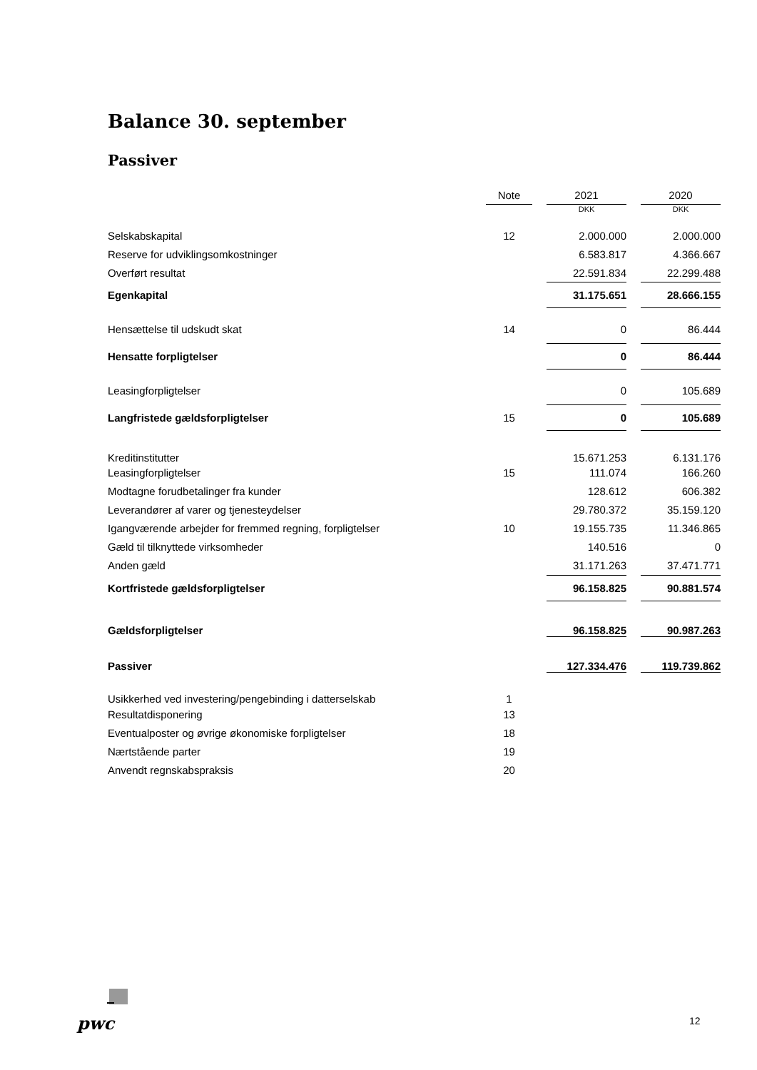Balance 30. september
Passiver
| | Note | | 2021 | | 2020 |
| --- | --- | --- | --- | --- | --- |
| | | | DKK | | DKK |
| Selskabskapital | 12 | | 2.000.000 | | 2.000.000 |
| Reserve for udviklingsomkostninger | | | 6.583.817 | | 4.366.667 |
| Overført resultat | | | 22.591.834 | | 22.299.488 |
| Egenkapital | | | 31.175.651 | | 28.666.155 |
| Hensættelse til udskudt skat | 14 | | 0 | | 86.444 |
| Hensatte forpligtelser | | | 0 | | 86.444 |
| Leasingforpligtelser | | | 0 | | 105.689 |
| Langfristede gældsforpligtelser | 15 | | 0 | | 105.689 |
| Kreditinstitutter | | | 15.671.253 | | 6.131.176 |
| Leasingforpligtelser | 15 | | 111.074 | | 166.260 |
| Modtagne forudbetalinger fra kunder | | | 128.612 | | 606.382 |
| Leverandører af varer og tjenesteydelser | | | 29.780.372 | | 35.159.120 |
| Igangværende arbejder for fremmed regning, forpligtelser | 10 | | 19.155.735 | | 11.346.865 |
| Gæld til tilknyttede virksomheder | | | 140.516 | | 0 |
| Anden gæld | | | 31.171.263 | | 37.471.771 |
| Kortfristede gældsforpligtelser | | | 96.158.825 | | 90.881.574 |
| Gældsforpligtelser | | | 96.158.825 | | 90.987.263 |
| Passiver | | | 127.334.476 | | 119.739.862 |
| Usikkerhed ved investering/pengebinding i datterselskab | 1 | | | | |
| Resultatdisponering | 13 | | | | |
| Eventualposter og øvrige økonomiske forpligtelser | 18 | | | | |
| Nærtstående parter | 19 | | | | |
| Anvendt regnskabspraksis | 20 | | | | |
pwc 12